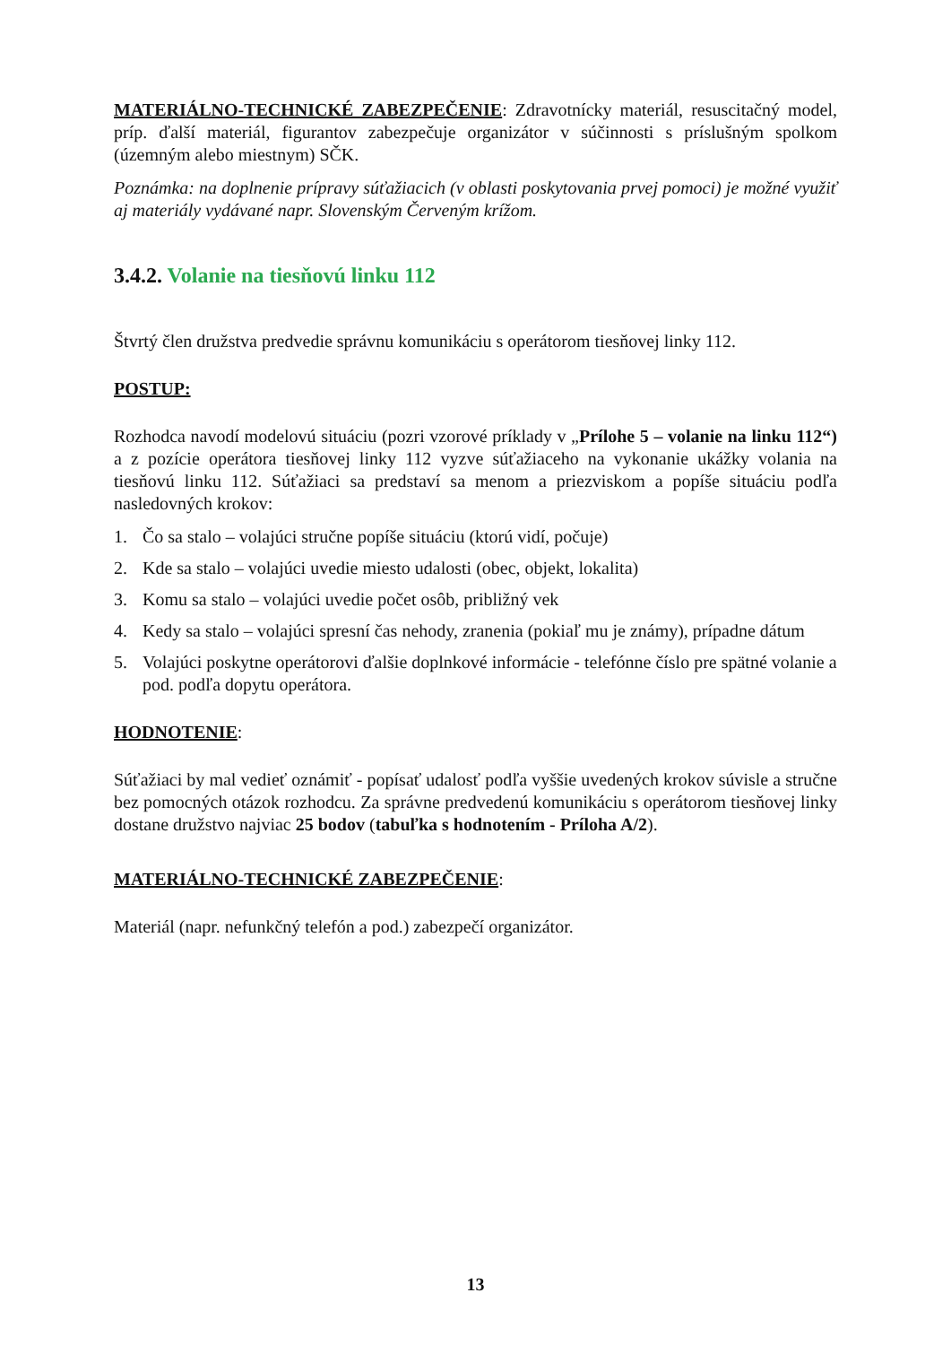MATERIÁLNO-TECHNICKÉ ZABEZPEČENIE: Zdravotnícky materiál, resuscitačný model, príp. ďalší materiál, figurantov zabezpečuje organizátor v súčinnosti s príslušným spolkom (územným alebo miestnym) SČK.
Poznámka: na doplnenie prípravy súťažiacich (v oblasti poskytovania prvej pomoci) je možné využiť aj materiály vydávané napr. Slovenským Červeným krížom.
3.4.2. Volanie na tiesňovú linku 112
Štvrtý člen družstva predvedie správnu komunikáciu s operátorom tiesňovej linky 112.
POSTUP:
Rozhodca navodí modelovú situáciu (pozri vzorové príklady v „Prílohe 5 – volanie na linku 112“) a z pozície operátora tiesňovej linky 112 vyzve súťažiaceho na vykonanie ukážky volania na tiesňovú linku 112. Súťažiaci sa predstaví sa menom a priezviskom a popíše situáciu podľa nasledovných krokov:
1. Čo sa stalo – volajúci stručne popíše situáciu (ktorú vidí, počuje)
2. Kde sa stalo – volajúci uvedie miesto udalosti (obec, objekt, lokalita)
3. Komu sa stalo – volajúci uvedie počet osôb, približný vek
4. Kedy sa stalo – volajúci spresní čas nehody, zranenia (pokiaľ mu je známy), prípadne dátum
5. Volajúci poskytne operátorovi ďalšie doplnkové informácie - telefónne číslo pre spätné volanie a pod. podľa dopytu operátora.
HODNOTENIE:
Súťažiaci by mal vedieť oznámiť - popísať udalosť podľa vyššie uvedených krokov súvisle a stručne bez pomocných otázok rozhodcu. Za správne predvedenú komunikáciu s operátorom tiesňovej linky dostane družstvo najviac 25 bodov (tabuľka s hodnotením - Príloha A/2).
MATERIÁLNO-TECHNICKÉ ZABEZPEČENIE:
Materiál (napr. nefunkčný telefón a pod.) zabezpečí organizátor.
13